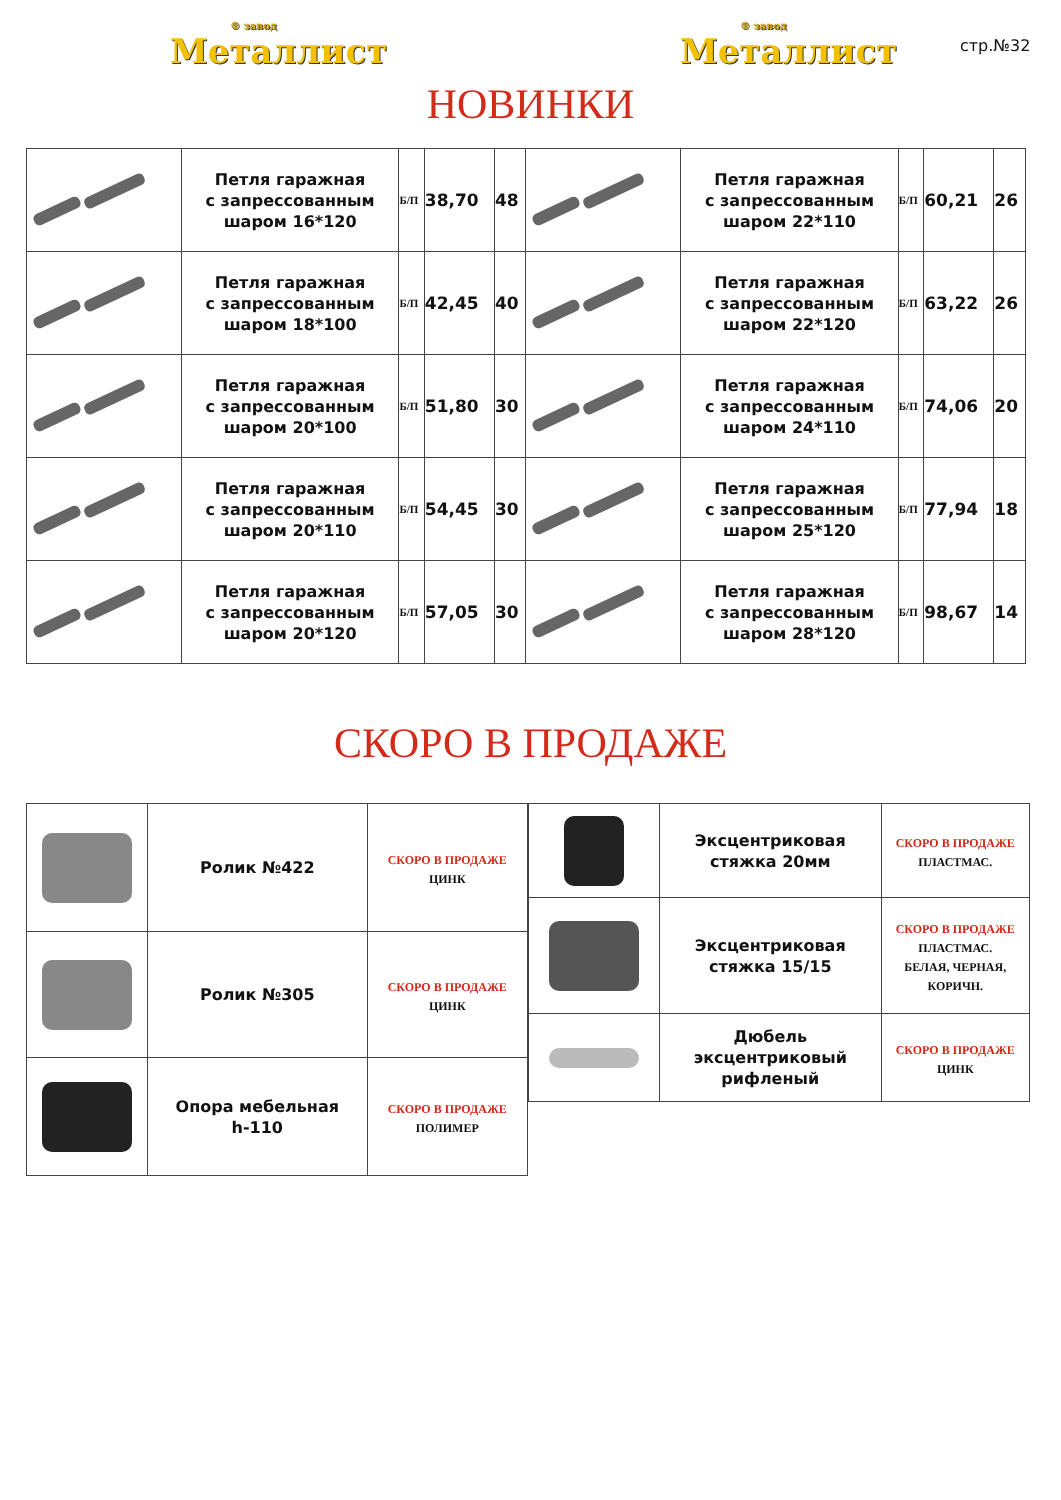® завод
Металлист
® завод
Металлист
стр.№32
НОВИНКИ
| | Петля гаражная с запрессованным шаром 16*120 | Б/П | 38,70 | 48 | | Петля гаражная с запрессованным шаром 22*110 | Б/П | 60,21 | 26 |
| | Петля гаражная с запрессованным шаром 18*100 | Б/П | 42,45 | 40 | | Петля гаражная с запрессованным шаром 22*120 | Б/П | 63,22 | 26 |
| | Петля гаражная с запрессованным шаром 20*100 | Б/П | 51,80 | 30 | | Петля гаражная с запрессованным шаром 24*110 | Б/П | 74,06 | 20 |
| | Петля гаражная с запрессованным шаром 20*110 | Б/П | 54,45 | 30 | | Петля гаражная с запрессованным шаром 25*120 | Б/П | 77,94 | 18 |
| | Петля гаражная с запрессованным шаром 20*120 | Б/П | 57,05 | 30 | | Петля гаражная с запрессованным шаром 28*120 | Б/П | 98,67 | 14 |
СКОРО В ПРОДАЖЕ
| | Ролик №422 | СКОРО В ПРОДАЖЕ ЦИНК |
| | Ролик №305 | СКОРО В ПРОДАЖЕ ЦИНК |
| | Опора мебельная h-110 | СКОРО В ПРОДАЖЕ ПОЛИМЕР |
| | Эксцентриковая стяжка 20мм | СКОРО В ПРОДАЖЕ ПЛАСТМАС. |
| | Эксцентриковая стяжка 15/15 | СКОРО В ПРОДАЖЕ ПЛАСТМАС. БЕЛАЯ, ЧЕРНАЯ, КОРИЧН. |
| | Дюбель эксцентриковый рифленый | СКОРО В ПРОДАЖЕ ЦИНК |